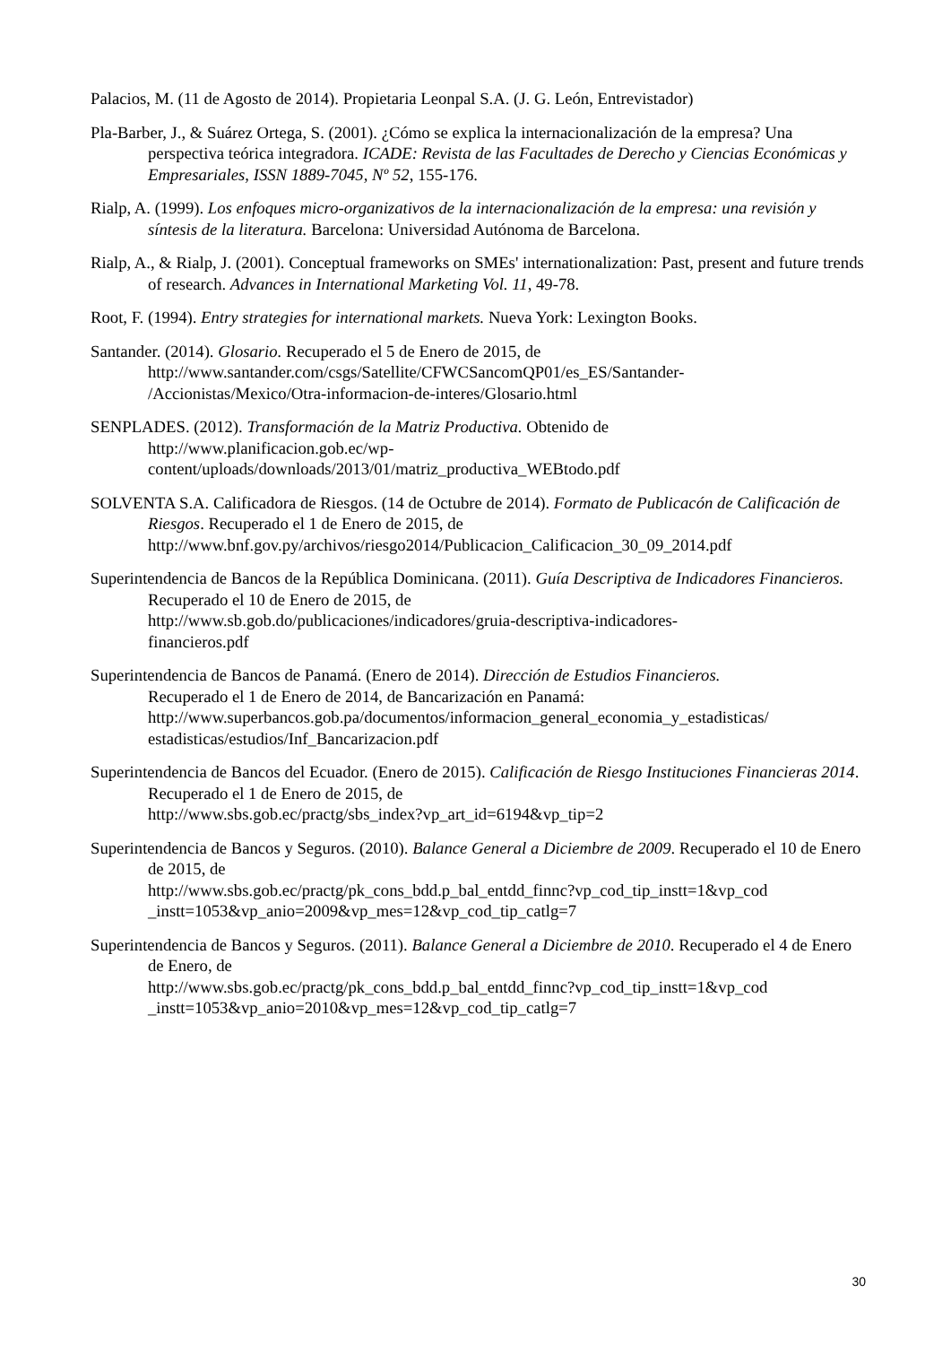Palacios, M. (11 de Agosto de 2014). Propietaria Leonpal S.A. (J. G. León, Entrevistador)
Pla-Barber, J., & Suárez Ortega, S. (2001). ¿Cómo se explica la internacionalización de la empresa? Una perspectiva teórica integradora. ICADE: Revista de las Facultades de Derecho y Ciencias Económicas y Empresariales, ISSN 1889-7045, Nº 52, 155-176.
Rialp, A. (1999). Los enfoques micro-organizativos de la internacionalización de la empresa: una revisión y síntesis de la literatura. Barcelona: Universidad Autónoma de Barcelona.
Rialp, A., & Rialp, J. (2001). Conceptual frameworks on SMEs' internationalization: Past, present and future trends of research. Advances in International Marketing Vol. 11, 49-78.
Root, F. (1994). Entry strategies for international markets. Nueva York: Lexington Books.
Santander. (2014). Glosario. Recuperado el 5 de Enero de 2015, de
http://www.santander.com/csgs/Satellite/CFWCSancomQP01/es_ES/Santander-
/Accionistas/Mexico/Otra-informacion-de-interes/Glosario.html
SENPLADES. (2012). Transformación de la Matriz Productiva. Obtenido de
http://www.planificacion.gob.ec/wp-
content/uploads/downloads/2013/01/matriz_productiva_WEBtodo.pdf
SOLVENTA S.A. Calificadora de Riesgos. (14 de Octubre de 2014). Formato de Publicacón de Calificación de Riesgos. Recuperado el 1 de Enero de 2015, de
http://www.bnf.gov.py/archivos/riesgo2014/Publicacion_Calificacion_30_09_2014.pdf
Superintendencia de Bancos de la República Dominicana. (2011). Guía Descriptiva de Indicadores Financieros. Recuperado el 10 de Enero de 2015, de
http://www.sb.gob.do/publicaciones/indicadores/gruia-descriptiva-indicadores-
financieros.pdf
Superintendencia de Bancos de Panamá. (Enero de 2014). Dirección de Estudios Financieros.
Recuperado el 1 de Enero de 2014, de Bancarización en Panamá:
http://www.superbancos.gob.pa/documentos/informacion_general_economia_y_estadisticas/
estadisticas/estudios/Inf_Bancarizacion.pdf
Superintendencia de Bancos del Ecuador. (Enero de 2015). Calificación de Riesgo Instituciones Financieras 2014. Recuperado el 1 de Enero de 2015, de
http://www.sbs.gob.ec/practg/sbs_index?vp_art_id=6194&vp_tip=2
Superintendencia de Bancos y Seguros. (2010). Balance General a Diciembre de 2009. Recuperado el 10 de Enero de 2015, de
http://www.sbs.gob.ec/practg/pk_cons_bdd.p_bal_entdd_finnc?vp_cod_tip_instt=1&vp_cod
_instt=1053&vp_anio=2009&vp_mes=12&vp_cod_tip_catlg=7
Superintendencia de Bancos y Seguros. (2011). Balance General a Diciembre de 2010. Recuperado el 4 de Enero de Enero, de
http://www.sbs.gob.ec/practg/pk_cons_bdd.p_bal_entdd_finnc?vp_cod_tip_instt=1&vp_cod
_instt=1053&vp_anio=2010&vp_mes=12&vp_cod_tip_catlg=7
30